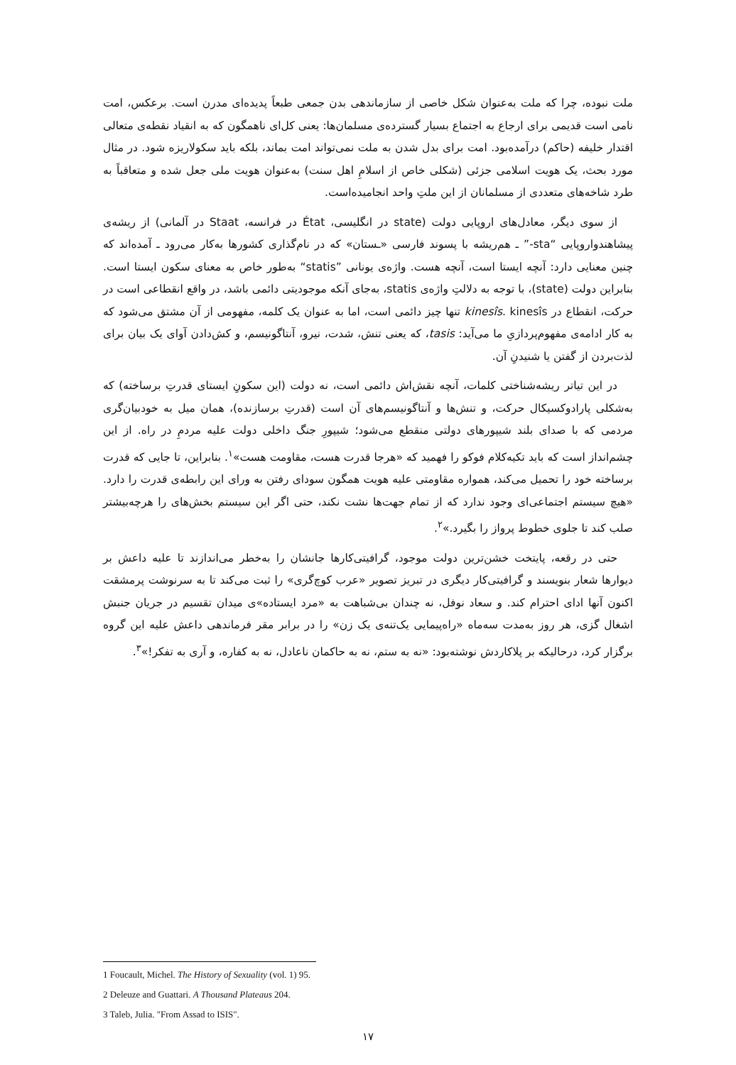ملت نبوده، چرا که ملت به‌عنوان شکل خاصی از سازماندهی بدن جمعی طبعاً پدیده‌ای مدرن است. برعکس، امت نامی است قدیمی برای ارجاع به اجتماع بسیار گسترده‌ی مسلمان‌ها: یعنی کل‌ای ناهمگون که به انقیاد نقطه‌ی متعالی اقتدار خلیفه (حاکم) درآمده‌بود. امت برای بدل شدن به ملت نمی‌تواند امت بماند، بلکه باید سکولاریزه شود. در مثال مورد بحث، یک هویت اسلامی جزئی (شکلی خاص از اسلامِ اهل سنت) به‌عنوان هویت ملی جعل شده و متعاقباً به طرد شاخه‌های متعددی از مسلمانان از این ملتِ واحد انجامیده‌است.
از سوی دیگر، معادل‌های اروپایی دولت (state در انگلیسی، État در فرانسه، Staat در آلمانی) از ریشه‌ی پیشاهندواروپایی “sta-” ـ هم‌ریشه با پسوند فارسی «ـستان» که در نام‌گذاری کشورها به‌کار می‌رود ـ آمده‌اند که چنین معنایی دارد: آنچه ایستا است، آنچه هست. واژه‌ی یونانی ”statis“ به‌طور خاص به معنای سکون ایستا است. بنابراین دولت (state)، با توجه به دلالتِ واژه‌ی statis، به‌جای آنکه موجودیتی دائمی باشد، در واقع انقطاعی است در حرکت، انقطاع در kinesîs. kinesîs تنها چیز دائمی است، اما به عنوان یک کلمه، مفهومی از آن مشتق می‌شود که به کار ادامه‌ی مفهوم‌پردازیِ ما می‌آید: tasis، که یعنی تنش، شدت، نیرو، آنتاگونیسم، و کش‌دادن آوای یک بیان برای لذت‌بردن از گفتن یا شنیدنِ آن.
در این تیاتر ریشه‌شناختی کلمات، آنچه نقش‌اش دائمی است، نه دولت (این سکونِ ایستای قدرتِ برساخته) که به‌شکلی پارادوکسیکال حرکت، و تنش‌ها و آنتاگونیسم‌های آن است (قدرتِ برسازنده)، همان میل به خودبیان‌گری مردمی که با صدای بلند شیپورهای دولتی منقطع می‌شود؛ شیپورِ جنگ داخلی دولت علیه مردمِ در راه. از این چشم‌انداز است که باید تکیه‌کلام فوکو را فهمید که «هرجا قدرت هست، مقاومت هست»<sup>۱</sup>. بنابراین، تا جایی که قدرت برساخته خود را تحمیل می‌کند، همواره مقاومتی علیه هویت همگون سودای رفتن به ورای این رابطه‌ی قدرت را دارد. «هیچ سیستم اجتماعی‌ای وجود ندارد که از تمام جهت‌ها نشت نکند، حتی اگر این سیستم بخش‌های را هرچه‌بیشتر صلب کند تا جلوی خطوط پرواز را بگیرد.»<sup>۲</sup>.
حتی در رقعه، پایتخت خشن‌ترین دولت موجود، گرافیتی‌کارها جانشان را به‌خطر می‌اندازند تا علیه داعش بر دیوارها شعار بنویسند و گرافیتی‌کار دیگری در تبریز تصویر «عرب کوچ‌گری» را ثبت می‌کند تا به سرنوشت پرمشقت اکنون آنها ادای احترام کند. و سعاد نوفل، نه چندان بی‌شباهت به «مرد ایستاده»ی میدان تقسیم در جریان جنبش اشغال گزی، هر روز به‌مدت سه‌ماه «راه‌پیمایی یک‌تنه‌ی یک زن» را در برابر مقر فرماندهی داعش علیه این گروه برگزار کرد، درحالیکه بر پلاکاردش نوشته‌بود: «نه به ستم، نه به حاکمان ناعادل، نه به کفاره، و آری به تفکر!»<sup>۳</sup>.
1 Foucault, Michel. The History of Sexuality (vol. 1) 95.
2 Deleuze and Guattari. A Thousand Plateaus 204.
3 Taleb, Julia. "From Assad to ISIS".
۱۷